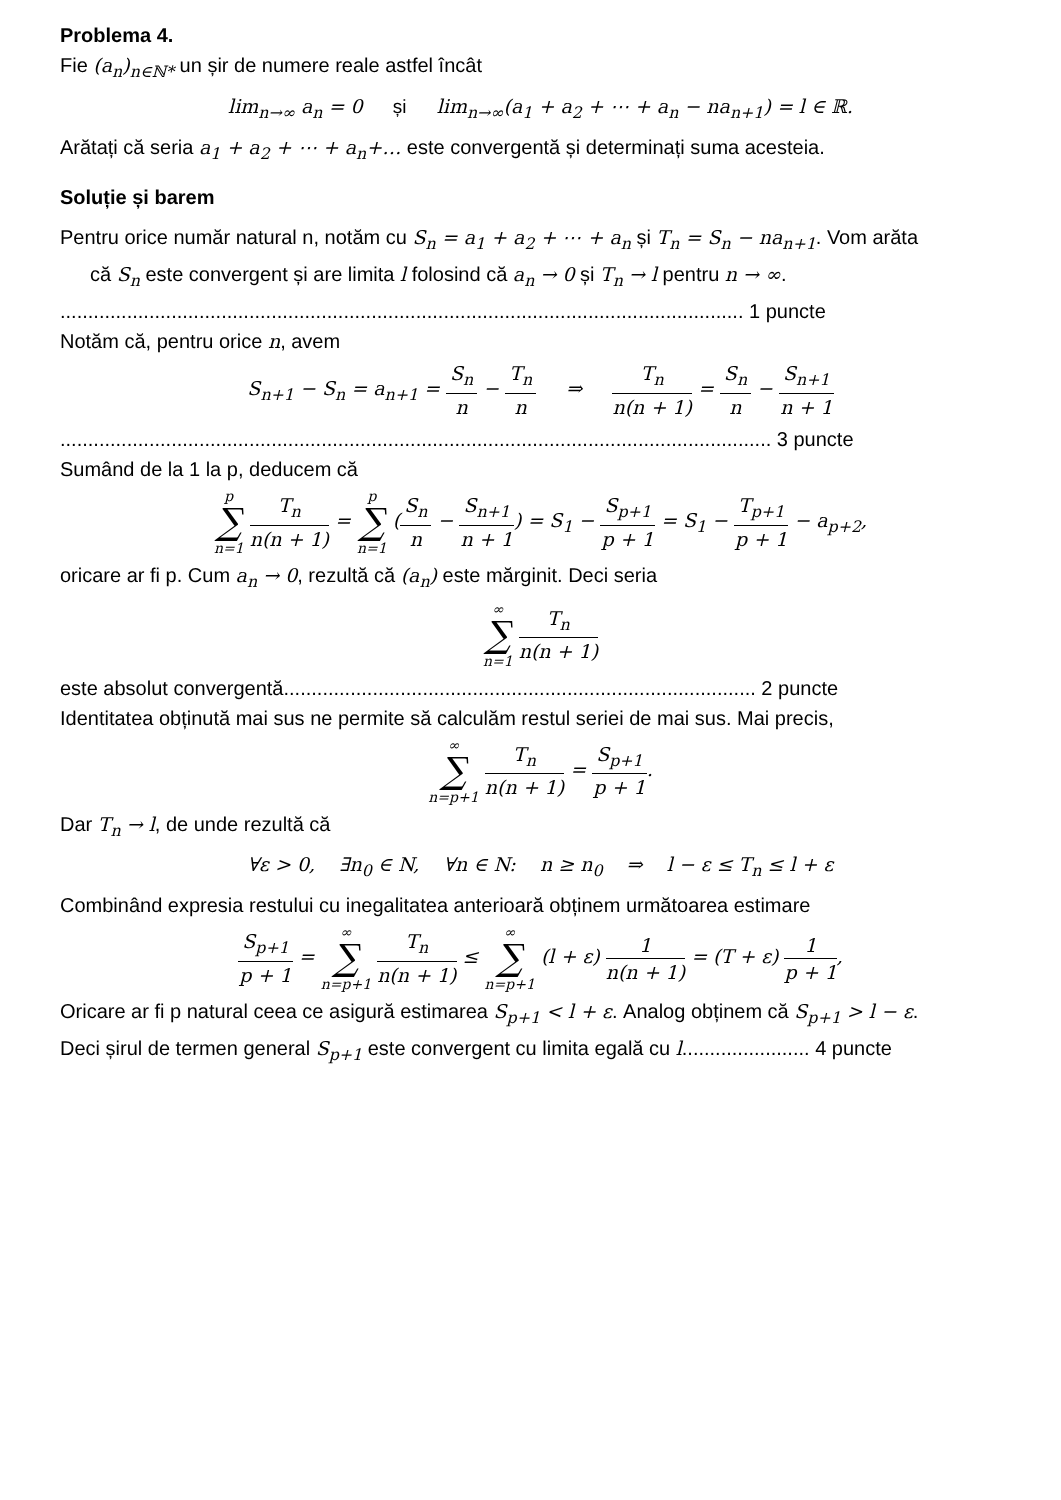Problema 4.
Fie (a<sub>n</sub>)<sub>n∈ℕ*</sub> un șir de numere reale astfel încât
lim<sub>n→∞</sub> a<sub>n</sub> = 0 și lim<sub>n→∞</sub>(a<sub>1</sub> + a<sub>2</sub> + ⋯ + a<sub>n</sub> − na<sub>n+1</sub>) = l ∈ ℝ.
Arătați că seria a<sub>1</sub> + a<sub>2</sub> + ⋯ + a<sub>n</sub>+… este convergentă și determinați suma acesteia.
Soluție și barem
Pentru orice număr natural n, notăm cu S<sub>n</sub> = a<sub>1</sub> + a<sub>2</sub> + ⋯ + a<sub>n</sub> și T<sub>n</sub> = S<sub>n</sub> − na<sub>n+1</sub>. Vom arăta
că S<sub>n</sub> este convergent și are limita l folosind că a<sub>n</sub> → 0 și T<sub>n</sub> → l pentru n → ∞.
........................................................................................................................... 1 puncte
Notăm că, pentru orice n, avem
S<sub>n+1</sub> − S<sub>n</sub> = a<sub>n+1</sub> = S<sub>n</sub> n − T<sub>n</sub> n ⇒ T<sub>n</sub> n(n + 1) = S<sub>n</sub> n − S<sub>n+1</sub> n + 1
................................................................................................................................ 3 puncte
Sumând de la 1 la p, deducem că
p ∑ n=1 T<sub>n</sub> n(n + 1) = p ∑ n=1 (S<sub>n</sub> n − S<sub>n+1</sub> n + 1) = S<sub>1</sub> − S<sub>p+1</sub> p + 1 = S<sub>1</sub> − T<sub>p+1</sub> p + 1 − a<sub>p+2</sub>,
oricare ar fi p. Cum a<sub>n</sub> → 0, rezultă că (a<sub>n</sub>) este mărginit. Deci seria
∞ ∑ n=1 T<sub>n</sub> n(n + 1)
este absolut convergentă..................................................................................... 2 puncte
Identitatea obținută mai sus ne permite să calculăm restul seriei de mai sus. Mai precis,
∞ ∑ n=p+1 T<sub>n</sub> n(n + 1) = S<sub>p+1</sub> p + 1.
Dar T<sub>n</sub> → l, de unde rezultă că
∀ε > 0, ∃n<sub>0</sub> ∈ N, ∀n ∈ N: n ≥ n<sub>0</sub> ⇒ l − ε ≤ T<sub>n</sub> ≤ l + ε
Combinând expresia restului cu inegalitatea anterioară obținem următoarea estimare
S<sub>p+1</sub> p + 1 = ∞ ∑ n=p+1 T<sub>n</sub> n(n + 1) ≤ ∞ ∑ n=p+1 (l + ε) 1 n(n + 1) = (T + ε) 1 p + 1,
Oricare ar fi p natural ceea ce asigură estimarea S<sub>p+1</sub> < l + ε. Analog obținem că S<sub>p+1</sub> > l − ε.
Deci șirul de termen general S<sub>p+1</sub> este convergent cu limita egală cu l....................... 4 puncte